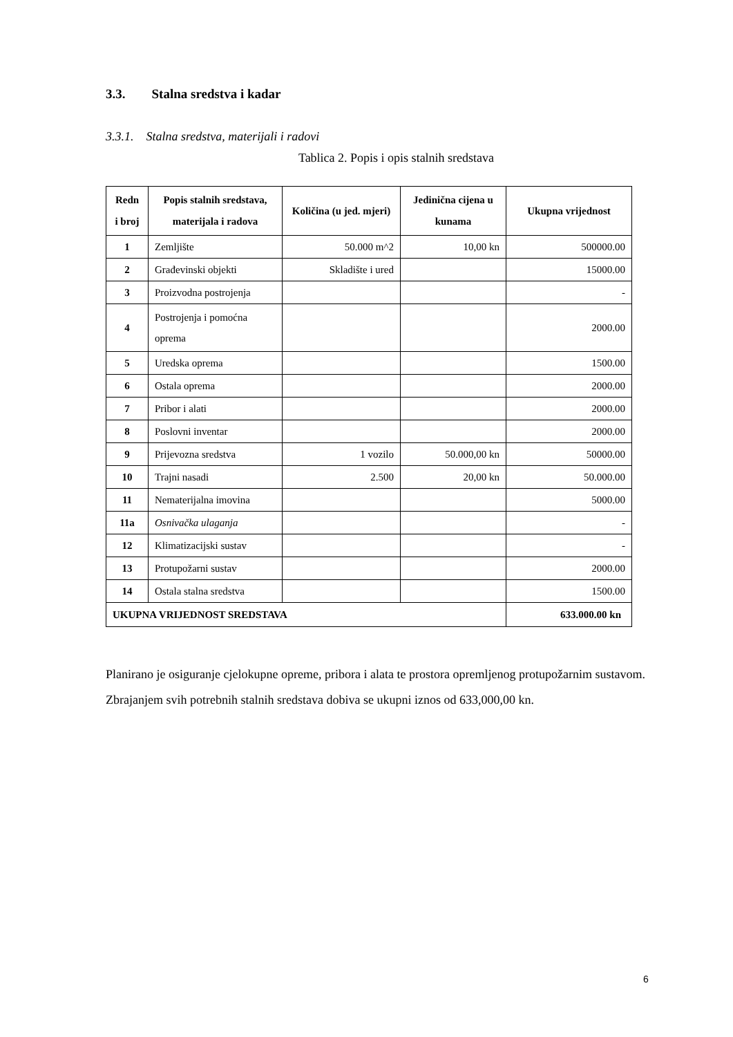3.3. Stalna sredstva i kadar
3.3.1. Stalna sredstva, materijali i radovi
Tablica 2. Popis i opis stalnih sredstava
| Redn i broj | Popis stalnih sredstava, materijala i radova | Količina (u jed. mjeri) | Jedinična cijena u kunama | Ukupna vrijednost |
| --- | --- | --- | --- | --- |
| 1 | Zemljište | 50.000 m^2 | 10,00 kn | 500000.00 |
| 2 | Građevinski objekti | Skladište i ured | | 15000.00 |
| 3 | Proizvodna postrojenja | | | - |
| 4 | Postrojenja i pomoćna oprema | | | 2000.00 |
| 5 | Uredska oprema | | | 1500.00 |
| 6 | Ostala oprema | | | 2000.00 |
| 7 | Pribor i alati | | | 2000.00 |
| 8 | Poslovni inventar | | | 2000.00 |
| 9 | Prijevozna sredstva | 1 vozilo | 50.000,00 kn | 50000.00 |
| 10 | Trajni nasadi | 2.500 | 20,00 kn | 50.000.00 |
| 11 | Nematerijalna imovina | | | 5000.00 |
| 11a | Osnivačka ulaganja | | | - |
| 12 | Klimatizacijski sustav | | | - |
| 13 | Protupožarni sustav | | | 2000.00 |
| 14 | Ostala stalna sredstva | | | 1500.00 |
| UKUPNA VRIJEDNOST SREDSTAVA | | | | 633.000.00 kn |
Planirano je osiguranje cjelokupne opreme, pribora i alata te prostora opremljenog protupožarnim sustavom. Zbrajanjem svih potrebnih stalnih sredstava dobiva se ukupni iznos od 633,000,00 kn.
6